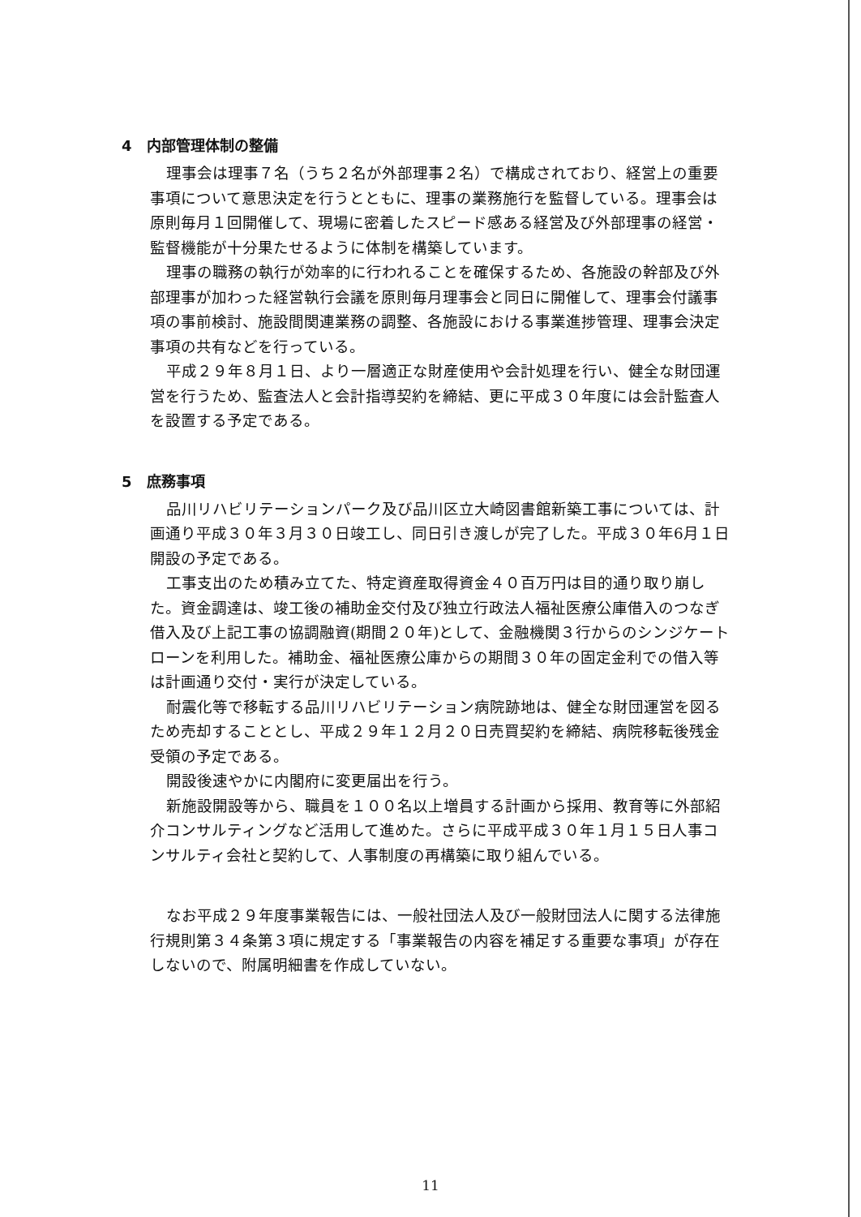4　内部管理体制の整備
理事会は理事７名（うち２名が外部理事２名）で構成されており、経営上の重要事項について意思決定を行うとともに、理事の業務施行を監督している。理事会は原則毎月１回開催して、現場に密着したスピード感ある経営及び外部理事の経営・監督機能が十分果たせるように体制を構築しています。
理事の職務の執行が効率的に行われることを確保するため、各施設の幹部及び外部理事が加わった経営執行会議を原則毎月理事会と同日に開催して、理事会付議事項の事前検討、施設間関連業務の調整、各施設における事業進捗管理、理事会決定事項の共有などを行っている。
平成２９年８月１日、より一層適正な財産使用や会計処理を行い、健全な財団運営を行うため、監査法人と会計指導契約を締結、更に平成３０年度には会計監査人を設置する予定である。
5　庶務事項
品川リハビリテーションパーク及び品川区立大崎図書館新築工事については、計画通り平成３０年３月３０日竣工し、同日引き渡しが完了した。平成３０年6月１日開設の予定である。
工事支出のため積み立てた、特定資産取得資金４０百万円は目的通り取り崩した。資金調達は、竣工後の補助金交付及び独立行政法人福祉医療公庫借入のつなぎ借入及び上記工事の協調融資(期間２０年)として、金融機関３行からのシンジケートローンを利用した。補助金、福祉医療公庫からの期間３０年の固定金利での借入等は計画通り交付・実行が決定している。
耐震化等で移転する品川リハビリテーション病院跡地は、健全な財団運営を図るため売却することとし、平成２９年１２月２０日売買契約を締結、病院移転後残金受領の予定である。
開設後速やかに内閣府に変更届出を行う。
新施設開設等から、職員を１００名以上増員する計画から採用、教育等に外部紹介コンサルティングなど活用して進めた。さらに平成平成３０年１月１５日人事コンサルティ会社と契約して、人事制度の再構築に取り組んでいる。
なお平成２９年度事業報告には、一般社団法人及び一般財団法人に関する法律施行規則第３４条第３項に規定する「事業報告の内容を補足する重要な事項」が存在しないので、附属明細書を作成していない。
11